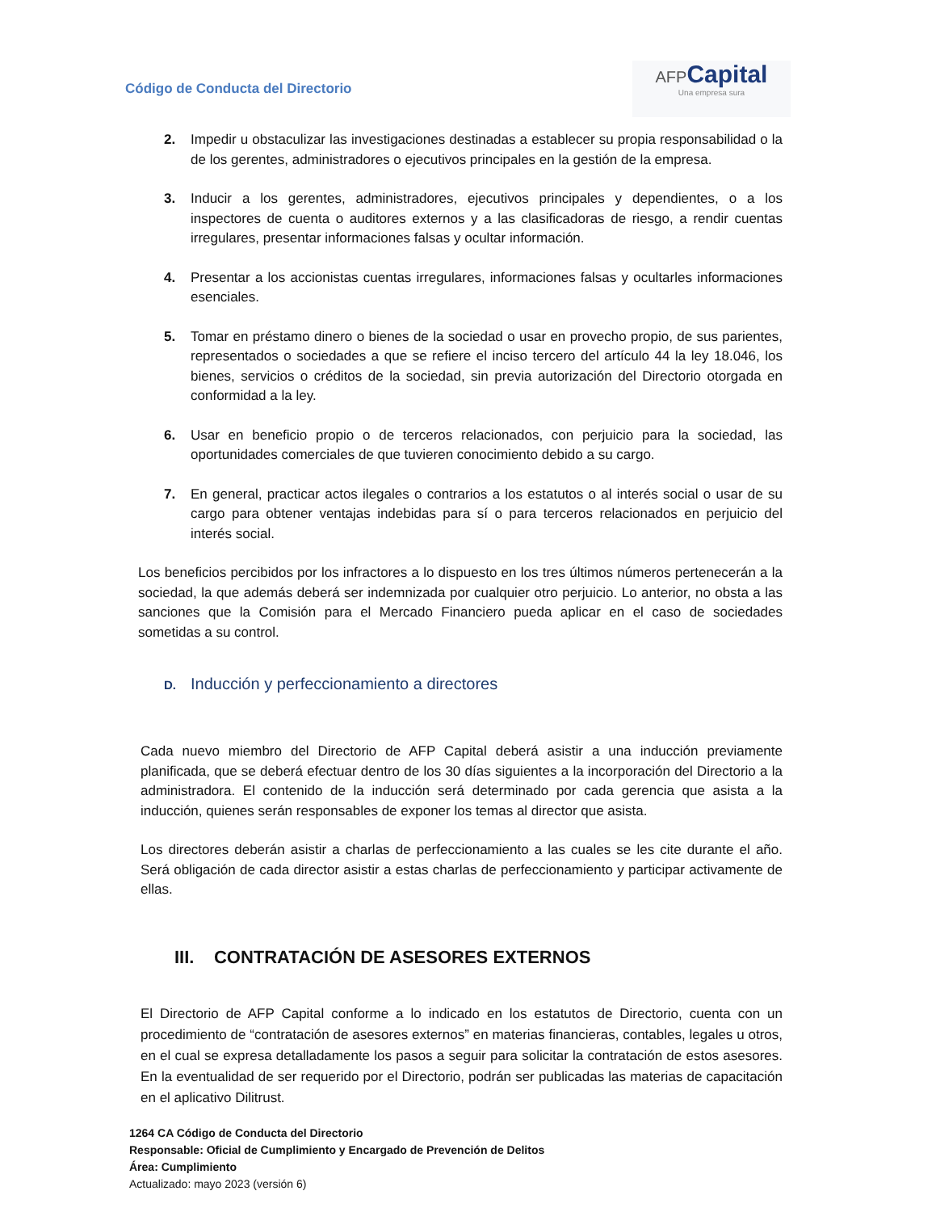Código de Conducta del Directorio
AFP Capital
Una empresa sura
2. Impedir u obstaculizar las investigaciones destinadas a establecer su propia responsabilidad o la de los gerentes, administradores o ejecutivos principales en la gestión de la empresa.
3. Inducir a los gerentes, administradores, ejecutivos principales y dependientes, o a los inspectores de cuenta o auditores externos y a las clasificadoras de riesgo, a rendir cuentas irregulares, presentar informaciones falsas y ocultar información.
4. Presentar a los accionistas cuentas irregulares, informaciones falsas y ocultarles informaciones esenciales.
5. Tomar en préstamo dinero o bienes de la sociedad o usar en provecho propio, de sus parientes, representados o sociedades a que se refiere el inciso tercero del artículo 44 la ley 18.046, los bienes, servicios o créditos de la sociedad, sin previa autorización del Directorio otorgada en conformidad a la ley.
6. Usar en beneficio propio o de terceros relacionados, con perjuicio para la sociedad, las oportunidades comerciales de que tuvieren conocimiento debido a su cargo.
7. En general, practicar actos ilegales o contrarios a los estatutos o al interés social o usar de su cargo para obtener ventajas indebidas para sí o para terceros relacionados en perjuicio del interés social.
Los beneficios percibidos por los infractores a lo dispuesto en los tres últimos números pertenecerán a la sociedad, la que además deberá ser indemnizada por cualquier otro perjuicio. Lo anterior, no obsta a las sanciones que la Comisión para el Mercado Financiero pueda aplicar en el caso de sociedades sometidas a su control.
D. Inducción y perfeccionamiento a directores
Cada nuevo miembro del Directorio de AFP Capital deberá asistir a una inducción previamente planificada, que se deberá efectuar dentro de los 30 días siguientes a la incorporación del Directorio a la administradora. El contenido de la inducción será determinado por cada gerencia que asista a la inducción, quienes serán responsables de exponer los temas al director que asista.
Los directores deberán asistir a charlas de perfeccionamiento a las cuales se les cite durante el año. Será obligación de cada director asistir a estas charlas de perfeccionamiento y participar activamente de ellas.
III. CONTRATACIÓN DE ASESORES EXTERNOS
El Directorio de AFP Capital conforme a lo indicado en los estatutos de Directorio, cuenta con un procedimiento de “contratación de asesores externos” en materias financieras, contables, legales u otros, en el cual se expresa detalladamente los pasos a seguir para solicitar la contratación de estos asesores. En la eventualidad de ser requerido por el Directorio, podrán ser publicadas las materias de capacitación en el aplicativo Dilitrust.
1264 CA Código de Conducta del Directorio
Responsable: Oficial de Cumplimiento y Encargado de Prevención de Delitos
Área: Cumplimiento
Actualizado: mayo 2023 (versión 6)